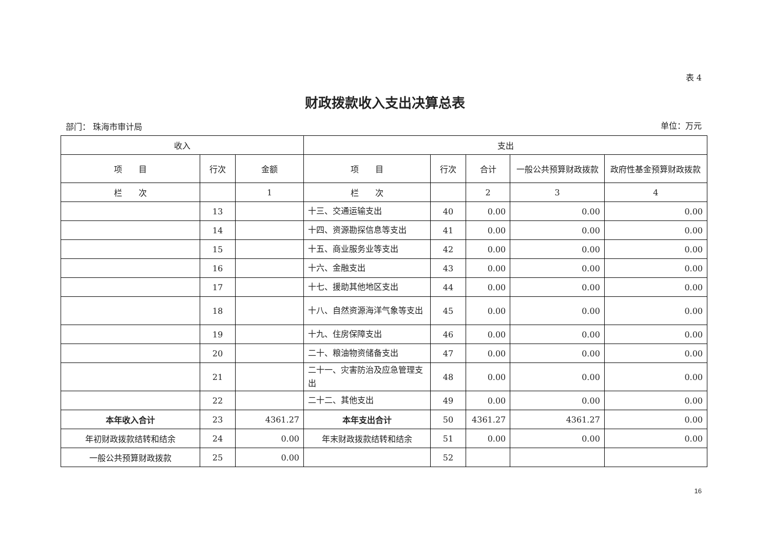表 4
财政拨款收入支出决算总表
部门： 珠海市审计局 单位：万元
| 收入 | | | 支出 | | | | |
| --- | --- | --- | --- | --- | --- | --- | --- |
| 项 目 | 行次 | 金额 | 项 目 | 行次 | 合计 | 一般公共预算财政拨款 | 政府性基金预算财政拨款 |
| 栏 次 | | 1 | 栏 次 | | 2 | 3 | 4 |
| | 13 | | 十三、交通运输支出 | 40 | 0.00 | 0.00 | 0.00 |
| | 14 | | 十四、资源勘探信息等支出 | 41 | 0.00 | 0.00 | 0.00 |
| | 15 | | 十五、商业服务业等支出 | 42 | 0.00 | 0.00 | 0.00 |
| | 16 | | 十六、金融支出 | 43 | 0.00 | 0.00 | 0.00 |
| | 17 | | 十七、援助其他地区支出 | 44 | 0.00 | 0.00 | 0.00 |
| | 18 | | 十八、自然资源海洋气象等支出 | 45 | 0.00 | 0.00 | 0.00 |
| | 19 | | 十九、住房保障支出 | 46 | 0.00 | 0.00 | 0.00 |
| | 20 | | 二十、粮油物资储备支出 | 47 | 0.00 | 0.00 | 0.00 |
| | 21 | | 二十一、灾害防治及应急管理支出 | 48 | 0.00 | 0.00 | 0.00 |
| | 22 | | 二十二、其他支出 | 49 | 0.00 | 0.00 | 0.00 |
| 本年收入合计 | 23 | 4361.27 | 本年支出合计 | 50 | 4361.27 | 4361.27 | 0.00 |
| 年初财政拨款结转和结余 | 24 | 0.00 | 年末财政拨款结转和结余 | 51 | 0.00 | 0.00 | 0.00 |
| 一般公共预算财政拨款 | 25 | 0.00 | | 52 | | | |
16